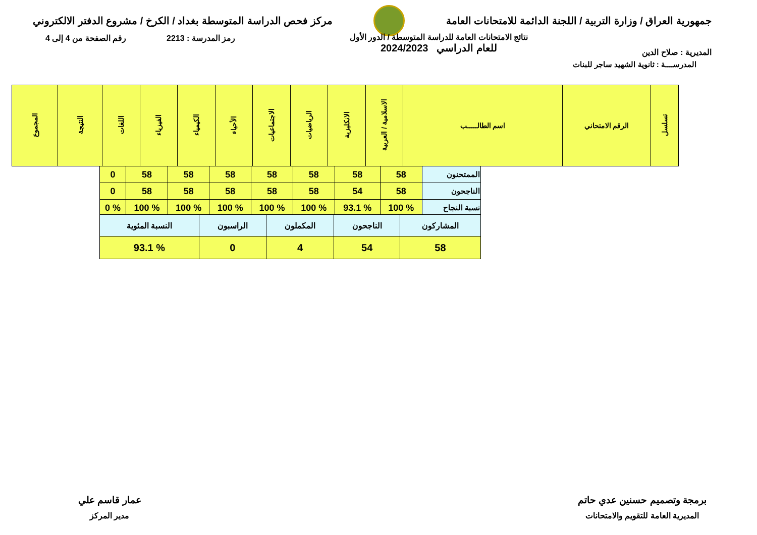جمهورية العراق / وزارة التربية / اللجنة الدائمة للامتحانات العامة
مركز فحص الدراسة المتوسطة بغداد / الكرخ / مشروع الدفتر الالكتروني
المديرية : صلاح الدين
نتائج الامتحانات العامة للدراسة المتوسطة / الدور الأول
للعام الدراسي 2024/2023
رمز المدرسة : 2213 رقم الصفحة من 4 إلى 4
المدرســــة : ثانوية الشهيد ساجر للبنات
| تسلسل | الرقم الامتحاني | اسم الطالـــــب | الاسلامية / العربية | الانكليزية | الرياضيات | الاجتماعيات | الأحياء | الكيمياء | الفيزياء | اللغات | النتيجة | المجموع |
| --- | --- | --- | --- | --- | --- | --- | --- | --- | --- | --- | --- | --- |
| الممتحنون | 58 | 58 | 58 | 58 | 58 | 58 | 58 | 0 |
| الناجحون | 58 | 54 | 58 | 58 | 58 | 58 | 58 | 0 |
| نسبة النجاح | % 100 | % 93.1 | % 100 | % 100 | % 100 | % 100 | % 100 | % 0 |
| المشاركون | الناجحون | المكملون | الراسبون | النسبة المئوية |
| --- | --- | --- | --- | --- |
| 58 | 54 | 4 | 0 | % 93.1 |
برمجة وتصميم حسنين عدي حاتم
المديرية العامة للتقويم والامتحانات
عمار قاسم علي
مدير المركز